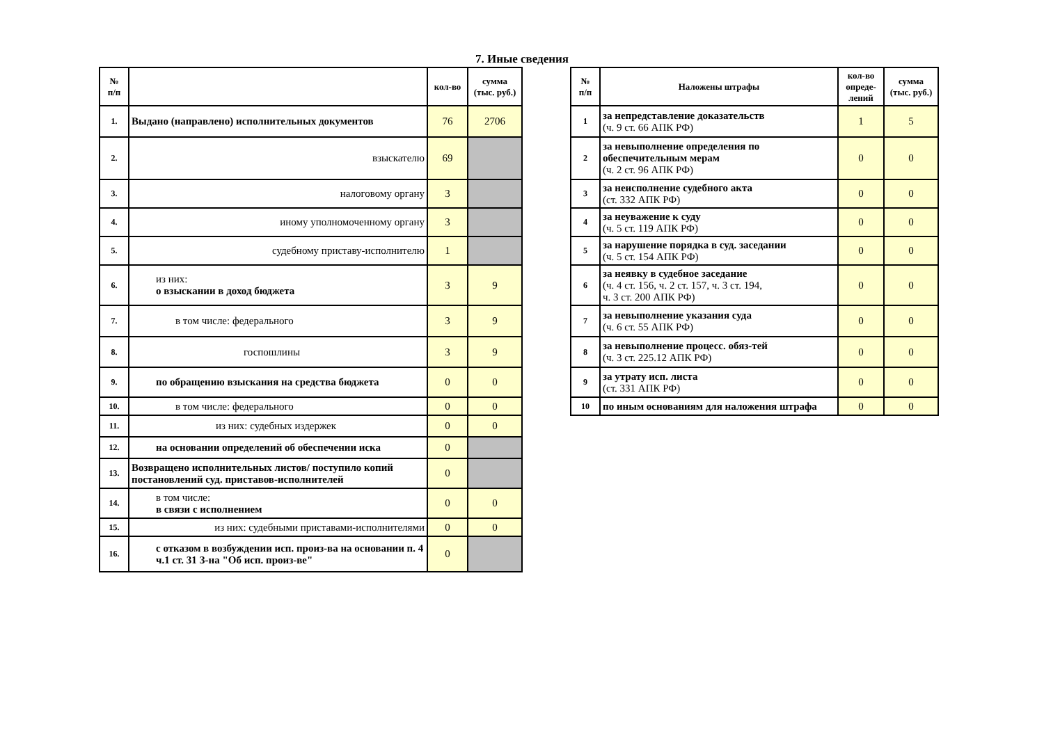7. Иные сведения
| № п/п | | кол-во | сумма (тыс. руб.) |
| --- | --- | --- | --- |
| 1. | Выдано (направлено) исполнительных документов | 76 | 2706 |
| 2. | взыскателю | 69 | |
| 3. | налоговому органу | 3 | |
| 4. | иному уполномоченному органу | 3 | |
| 5. | судебному приставу-исполнителю | 1 | |
| 6. | из них: о взыскании в доход бюджета | 3 | 9 |
| 7. | в том числе: федерального | 3 | 9 |
| 8. | госпошлины | 3 | 9 |
| 9. | по обращению взыскания на средства бюджета | 0 | 0 |
| 10. | в том числе: федерального | 0 | 0 |
| 11. | из них: судебных издержек | 0 | 0 |
| 12. | на основании определений об обеспечении иска | 0 | |
| 13. | Возвращено исполнительных листов/ поступило копий постановлений суд. приставов-исполнителей | 0 | |
| 14. | в том числе: в связи с исполнением | 0 | 0 |
| 15. | из них: судебными приставами-исполнителями | 0 | 0 |
| 16. | с отказом в возбуждении исп. произ-ва на основании п. 4 ч.1 ст. 31 З-на "Об исп. произ-ве" | 0 | |
| № п/п | Наложены штрафы | кол-во опреде- лений | сумма (тыс. руб.) |
| --- | --- | --- | --- |
| 1 | за непредставление доказательств (ч. 9 ст. 66 АПК РФ) | 1 | 5 |
| 2 | за невыполнение определения по обеспечительным мерам (ч. 2 ст. 96 АПК РФ) | 0 | 0 |
| 3 | за неисполнение судебного акта (ст. 332 АПК РФ) | 0 | 0 |
| 4 | за неуважение к суду (ч. 5 ст. 119 АПК РФ) | 0 | 0 |
| 5 | за нарушение порядка в суд. заседании (ч. 5 ст. 154 АПК РФ) | 0 | 0 |
| 6 | за неявку в судебное заседание (ч. 4 ст. 156, ч. 2 ст. 157, ч. 3 ст. 194, ч. 3 ст. 200 АПК РФ) | 0 | 0 |
| 7 | за невыполнение указания суда (ч. 6 ст. 55 АПК РФ) | 0 | 0 |
| 8 | за невыполнение процесс. обяз-тей (ч. 3 ст. 225.12 АПК РФ) | 0 | 0 |
| 9 | за утрату исп. листа (ст. 331 АПК РФ) | 0 | 0 |
| 10 | по иным основаниям для наложения штрафа | 0 | 0 |